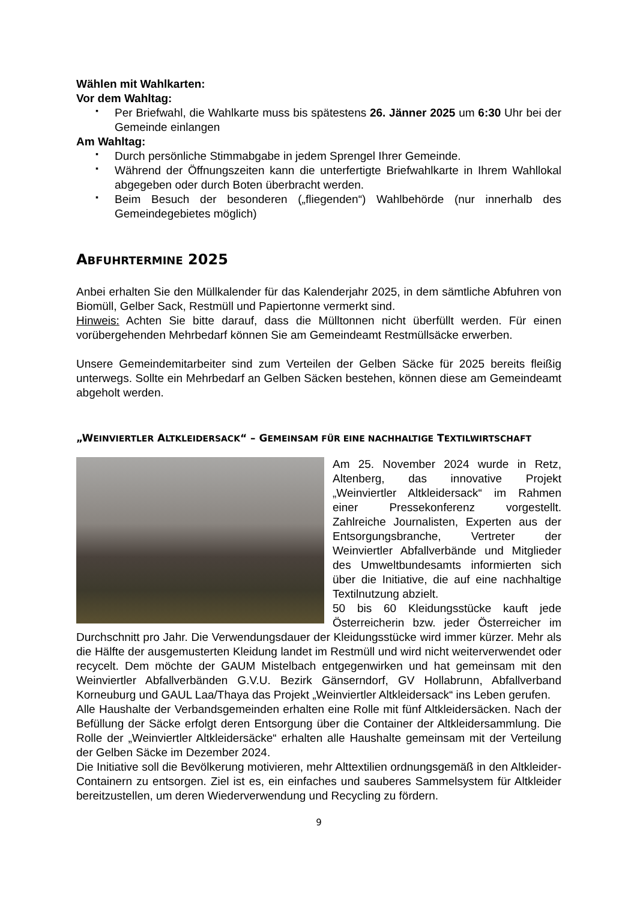Wählen mit Wahlkarten:
Vor dem Wahltag:
▪ Per Briefwahl, die Wahlkarte muss bis spätestens 26. Jänner 2025 um 6:30 Uhr bei der Gemeinde einlangen
Am Wahltag:
▪ Durch persönliche Stimmabgabe in jedem Sprengel Ihrer Gemeinde.
▪ Während der Öffnungszeiten kann die unterfertigte Briefwahlkarte in Ihrem Wahllokal abgegeben oder durch Boten überbracht werden.
▪ Beim Besuch der besonderen („fliegenden“) Wahlbehörde (nur innerhalb des Gemeindegebietes möglich)
ABFUHRTERMINE 2025
Anbei erhalten Sie den Müllkalender für das Kalenderjahr 2025, in dem sämtliche Abfuhren von Biomüll, Gelber Sack, Restmüll und Papiertonne vermerkt sind.
Hinweis: Achten Sie bitte darauf, dass die Mülltonnen nicht überfüllt werden. Für einen vorübergehenden Mehrbedarf können Sie am Gemeindeamt Restmüllsäcke erwerben.
Unsere Gemeindemitarbeiter sind zum Verteilen der Gelben Säcke für 2025 bereits fleißig unterwegs. Sollte ein Mehrbedarf an Gelben Säcken bestehen, können diese am Gemeindeamt abgeholt werden.
„WEINVIERTLER ALTKLEIDERSACK“ – GEMEINSAM FÜR EINE NACHHALTIGE TEXTILWIRTSCHAFT
Am 25. November 2024 wurde in Retz, Altenberg, das innovative Projekt „Weinviertler Altkleidersack“ im Rahmen einer Pressekonferenz vorgestellt. Zahlreiche Journalisten, Experten aus der Entsorgungsbranche, Vertreter der Weinviertler Abfallverbände und Mitglieder des Umweltbundesamts informierten sich über die Initiative, die auf eine nachhaltige Textilnutzung abzielt.
50 bis 60 Kleidungsstücke kauft jede Österreicherin bzw. jeder Österreicher im Durchschnitt pro Jahr. Die Verwendungsdauer der Kleidungsstücke wird immer kürzer. Mehr als die Hälfte der ausgemusterten Kleidung landet im Restmüll und wird nicht weiterverwendet oder recycelt. Dem möchte der GAUM Mistelbach entgegenwirken und hat gemeinsam mit den Weinviertler Abfallverbänden G.V.U. Bezirk Gänserndorf, GV Hollabrunn, Abfallverband Korneuburg und GAUL Laa/Thaya das Projekt „Weinviertler Altkleidersack“ ins Leben gerufen.
Alle Haushalte der Verbandsgemeinden erhalten eine Rolle mit fünf Altkleidersäcken. Nach der Befüllung der Säcke erfolgt deren Entsorgung über die Container der Altkleidersammlung. Die Rolle der „Weinviertler Altkleidersäcke“ erhalten alle Haushalte gemeinsam mit der Verteilung der Gelben Säcke im Dezember 2024.
Die Initiative soll die Bevölkerung motivieren, mehr Alttextilien ordnungsgemäß in den Altkleider-Containern zu entsorgen. Ziel ist es, ein einfaches und sauberes Sammelsystem für Altkleider bereitzustellen, um deren Wiederverwendung und Recycling zu fördern.
9